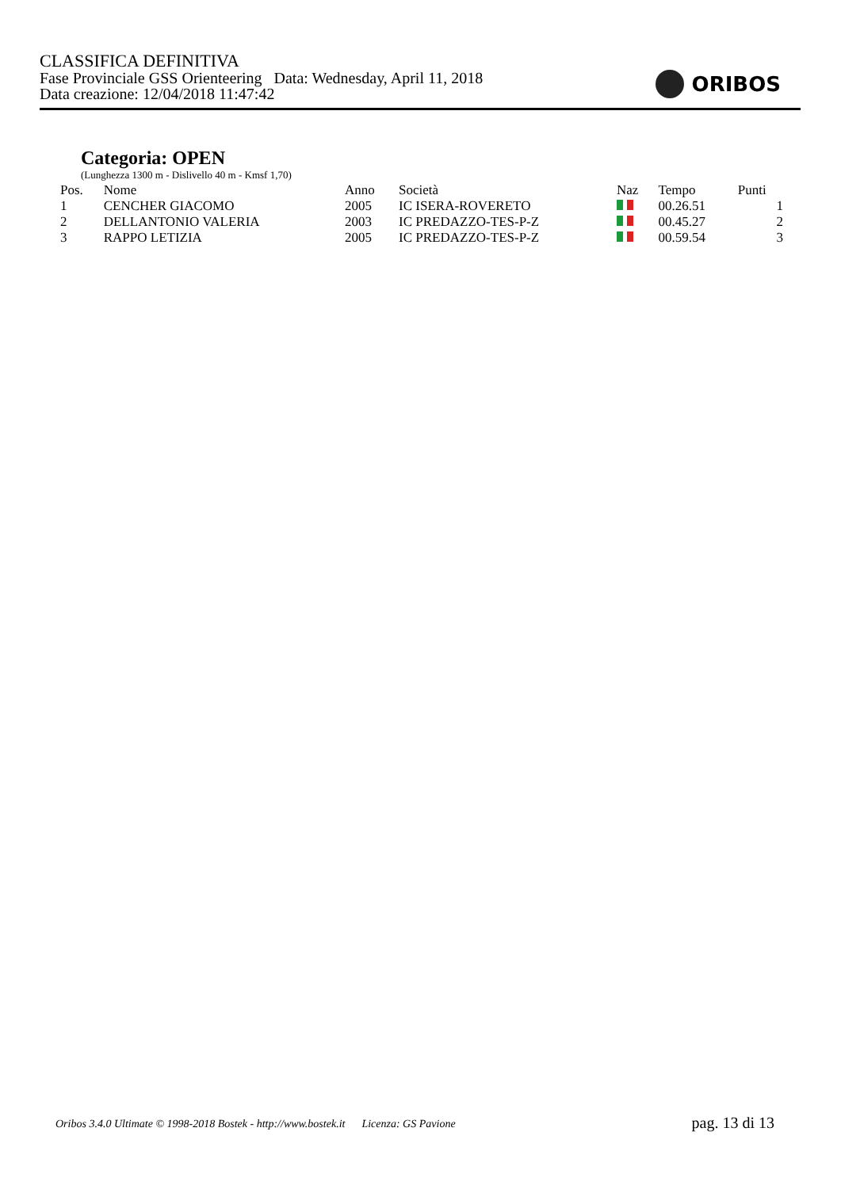CLASSIFICA DEFINITIVA
Fase Provinciale GSS Orienteering Data: Wednesday, April 11, 2018
Data creazione: 12/04/2018 11:47:42
ORIBOS
Categoria: OPEN
(Lunghezza 1300 m - Dislivello 40 m - Kmsf 1,70)
| Pos. | Nome | Anno | Società | Naz | Tempo | Punti |
| --- | --- | --- | --- | --- | --- | --- |
| 1 | CENCHER GIACOMO | 2005 | IC ISERA-ROVERETO | | 00.26.51 | 1 |
| 2 | DELLANTONIO VALERIA | 2003 | IC PREDAZZO-TES-P-Z | | 00.45.27 | 2 |
| 3 | RAPPO LETIZIA | 2005 | IC PREDAZZO-TES-P-Z | | 00.59.54 | 3 |
Oribos 3.4.0 Ultimate © 1998-2018 Bostek - http://www.bostek.it Licenza: GS Pavione
pag. 13 di 13